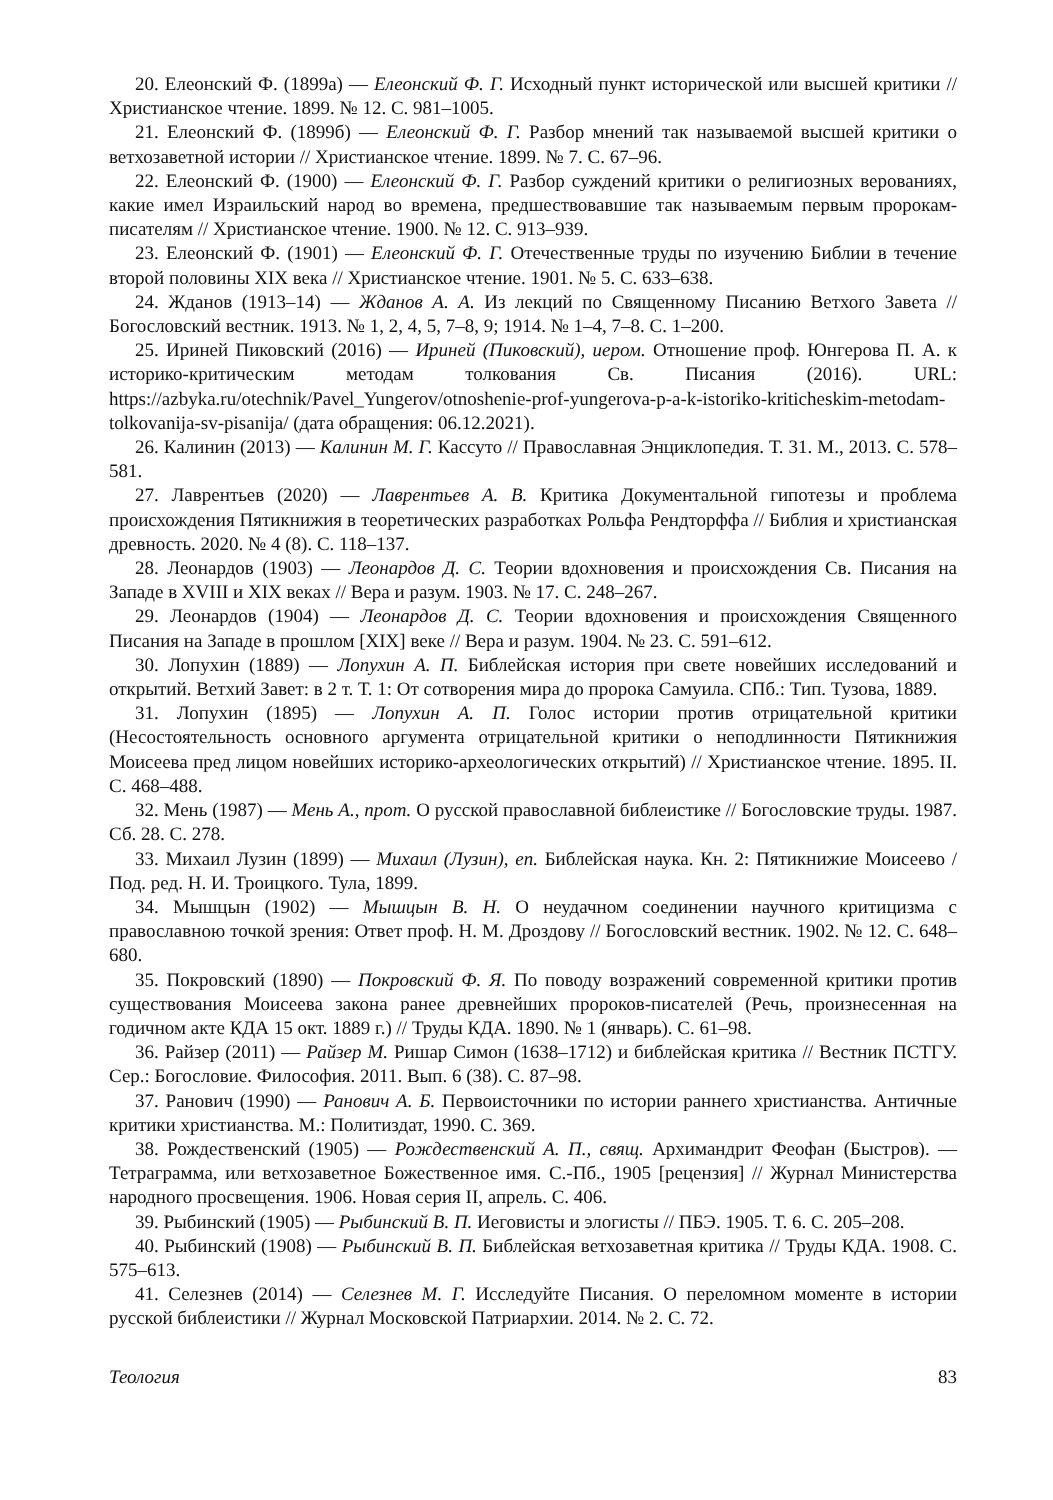20. Елеонский Ф. (1899а) — Елеонский Ф. Г. Исходный пункт исторической или высшей критики // Христианское чтение. 1899. № 12. С. 981–1005.
21. Елеонский Ф. (1899б) — Елеонский Ф. Г. Разбор мнений так называемой высшей критики о ветхозаветной истории // Христианское чтение. 1899. № 7. С. 67–96.
22. Елеонский Ф. (1900) — Елеонский Ф. Г. Разбор суждений критики о религиозных верованиях, какие имел Израильский народ во времена, предшествовавшие так называемым первым пророкам-писателям // Христианское чтение. 1900. № 12. С. 913–939.
23. Елеонский Ф. (1901) — Елеонский Ф. Г. Отечественные труды по изучению Библии в течение второй половины XIX века // Христианское чтение. 1901. № 5. С. 633–638.
24. Жданов (1913–14) — Жданов А. А. Из лекций по Священному Писанию Ветхого Завета // Богословский вестник. 1913. № 1, 2, 4, 5, 7–8, 9; 1914. № 1–4, 7–8. С. 1–200.
25. Ириней Пиковский (2016) — Ириней (Пиковский), иером. Отношение проф. Юнгерова П. А. к историко-критическим методам толкования Св. Писания (2016). URL: https://azbyka.ru/otechnik/Pavel_Yungerov/otnoshenie-prof-yungerova-p-a-k-istoriko-kriticheskim-metodam-tolkovanija-sv-pisanija/ (дата обращения: 06.12.2021).
26. Калинин (2013) — Калинин М. Г. Кассуто // Православная Энциклопедия. Т. 31. М., 2013. С. 578–581.
27. Лаврентьев (2020) — Лаврентьев А. В. Критика Документальной гипотезы и проблема происхождения Пятикнижия в теоретических разработках Рольфа Рендторффа // Библия и христианская древность. 2020. № 4 (8). С. 118–137.
28. Леонардов (1903) — Леонардов Д. С. Теории вдохновения и происхождения Св. Писания на Западе в XVIII и XIX веках // Вера и разум. 1903. № 17. С. 248–267.
29. Леонардов (1904) — Леонардов Д. С. Теории вдохновения и происхождения Священного Писания на Западе в прошлом [XIX] веке // Вера и разум. 1904. № 23. С. 591–612.
30. Лопухин (1889) — Лопухин А. П. Библейская история при свете новейших исследований и открытий. Ветхий Завет: в 2 т. Т. 1: От сотворения мира до пророка Самуила. СПб.: Тип. Тузова, 1889.
31. Лопухин (1895) — Лопухин А. П. Голос истории против отрицательной критики (Несостоятельность основного аргумента отрицательной критики о неподлинности Пятикнижия Моисеева пред лицом новейших историко-археологических открытий) // Христианское чтение. 1895. II. С. 468–488.
32. Мень (1987) — Мень А., прот. О русской православной библеистике // Богословские труды. 1987. Сб. 28. С. 278.
33. Михаил Лузин (1899) — Михаил (Лузин), еп. Библейская наука. Кн. 2: Пятикнижие Моисеево / Под. ред. Н. И. Троицкого. Тула, 1899.
34. Мышцын (1902) — Мышцын В. Н. О неудачном соединении научного критицизма с православною точкой зрения: Ответ проф. Н. М. Дроздову // Богословский вестник. 1902. № 12. С. 648–680.
35. Покровский (1890) — Покровский Ф. Я. По поводу возражений современной критики против существования Моисеева закона ранее древнейших пророков-писателей (Речь, произнесенная на годичном акте КДА 15 окт. 1889 г.) // Труды КДА. 1890. № 1 (январь). С. 61–98.
36. Райзер (2011) — Райзер М. Ришар Симон (1638–1712) и библейская критика // Вестник ПСТГУ. Сер.: Богословие. Философия. 2011. Вып. 6 (38). С. 87–98.
37. Ранович (1990) — Ранович А. Б. Первоисточники по истории раннего христианства. Античные критики христианства. М.: Политиздат, 1990. С. 369.
38. Рождественский (1905) — Рождественский А. П., свящ. Архимандрит Феофан (Быстров). — Тетраграмма, или ветхозаветное Божественное имя. С.-Пб., 1905 [рецензия] // Журнал Министерства народного просвещения. 1906. Новая серия II, апрель. С. 406.
39. Рыбинский (1905) — Рыбинский В. П. Иеговисты и элогисты // ПБЭ. 1905. Т. 6. С. 205–208.
40. Рыбинский (1908) — Рыбинский В. П. Библейская ветхозаветная критика // Труды КДА. 1908. С. 575–613.
41. Селезнев (2014) — Селезнев М. Г. Исследуйте Писания. О переломном моменте в истории русской библеистики // Журнал Московской Патриархии. 2014. № 2. С. 72.
Теология 83